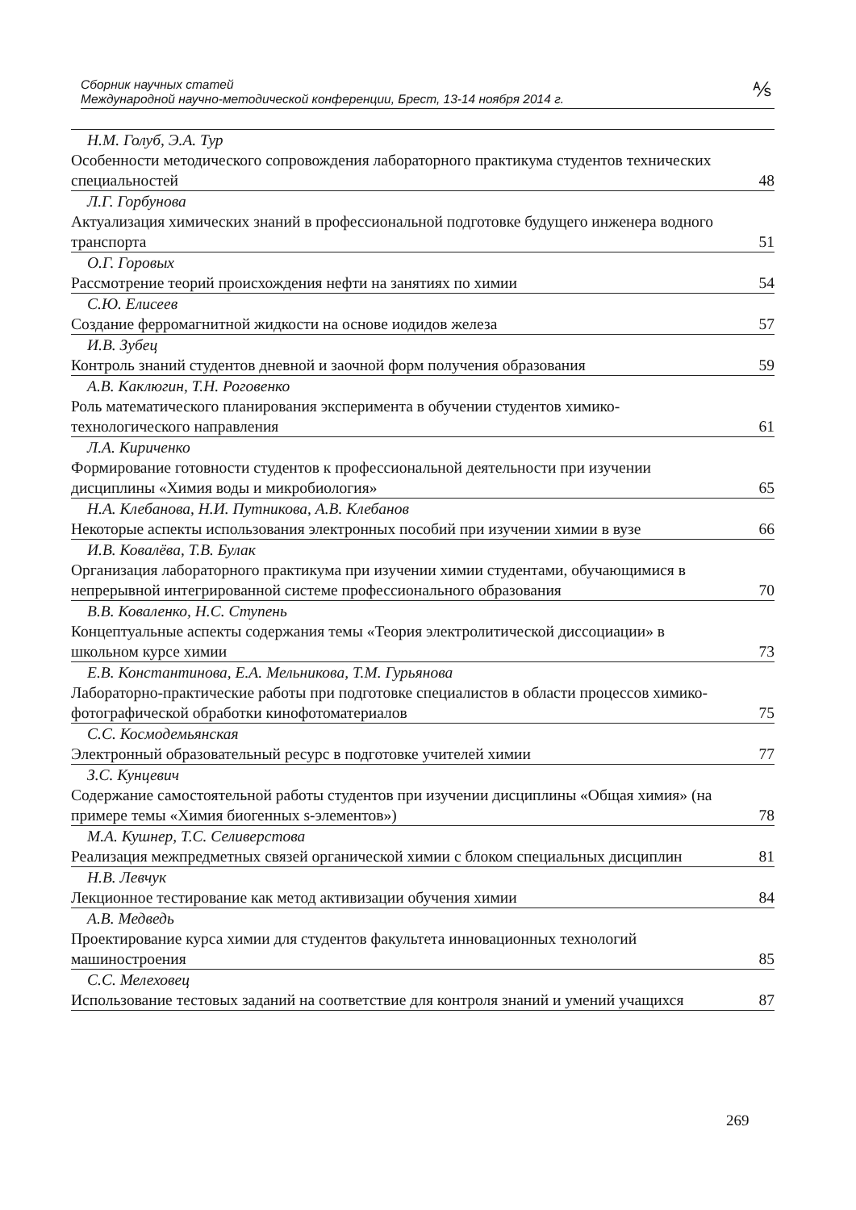Сборник научных статей
Международной научно-методической конференции, Брест, 13-14 ноября 2014 г.
⅍
| Н.М. Голуб, Э.А. Тур | |
| Особенности методического сопровождения лабораторного практикума студентов технических специальностей | 48 |
| Л.Г. Горбунова | |
| Актуализация химических знаний в профессиональной подготовке будущего инженера водного транспорта | 51 |
| О.Г. Горовых | |
| Рассмотрение теорий происхождения нефти на занятиях по химии | 54 |
| С.Ю. Елисеев | |
| Создание ферромагнитной жидкости на основе иодидов железа | 57 |
| И.В. Зубец | |
| Контроль знаний студентов дневной и заочной форм получения образования | 59 |
| А.В. Каклюгин, Т.Н. Роговенко | |
| Роль математического планирования эксперимента в обучении студентов химико-технологического направления | 61 |
| Л.А. Кириченко | |
| Формирование готовности студентов к профессиональной деятельности при изучении дисциплины «Химия воды и микробиология» | 65 |
| Н.А. Клебанова, Н.И. Путникова, А.В. Клебанов | |
| Некоторые аспекты использования электронных пособий при изучении химии в вузе | 66 |
| И.В. Ковалёва, Т.В. Булак | |
| Организация лабораторного практикума при изучении химии студентами, обучающимися в непрерывной интегрированной системе профессионального образования | 70 |
| В.В. Коваленко, Н.С. Ступень | |
| Концептуальные аспекты содержания темы «Теория электролитической диссоциации» в школьном курсе химии | 73 |
| Е.В. Константинова, Е.А. Мельникова, Т.М. Гурьянова | |
| Лабораторно-практические работы при подготовке специалистов в области процессов химико-фотографической обработки кинофотоматериалов | 75 |
| С.С. Космодемьянская | |
| Электронный образовательный ресурс в подготовке учителей химии | 77 |
| З.С. Кунцевич | |
| Содержание самостоятельной работы студентов при изучении дисциплины «Общая химия» (на примере темы «Химия биогенных s-элементов») | 78 |
| М.А. Кушнер, Т.С. Селиверстова | |
| Реализация межпредметных связей органической химии с блоком специальных дисциплин | 81 |
| Н.В. Левчук | |
| Лекционное тестирование как метод активизации обучения химии | 84 |
| А.В. Медведь | |
| Проектирование курса химии для студентов факультета инновационных технологий машиностроения | 85 |
| С.С. Мелеховец | |
| Использование тестовых заданий на соответствие для контроля знаний и умений учащихся | 87 |
269